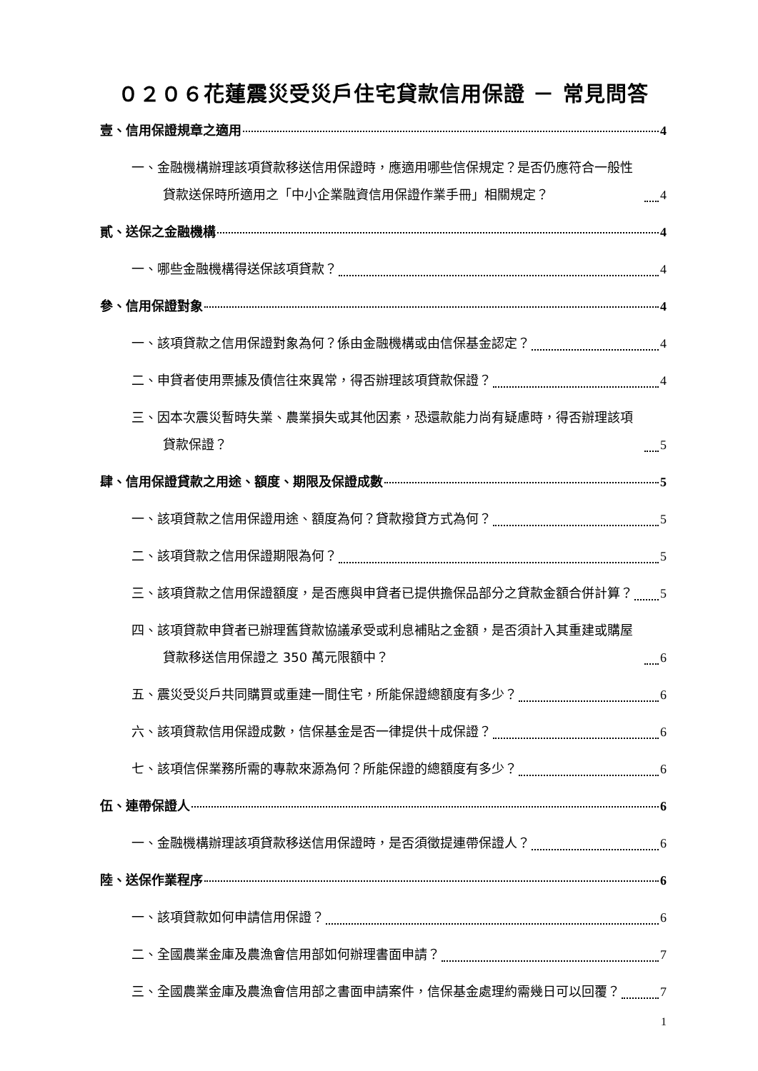０２０６花蓮震災受災戶住宅貸款信用保證 － 常見問答
壹、信用保證規章之適用 4
一、金融機構辦理該項貸款移送信用保證時，應適用哪些信保規定？是否仍應符合一般性貸款送保時所適用之「中小企業融資信用保證作業手冊」相關規定？ 4
貳、送保之金融機構 4
一、哪些金融機構得送保該項貸款？ 4
參、信用保證對象 4
一、該項貸款之信用保證對象為何？係由金融機構或由信保基金認定？ 4
二、申貸者使用票據及債信往來異常，得否辦理該項貸款保證？ 4
三、因本次震災暫時失業、農業損失或其他因素，恐還款能力尚有疑慮時，得否辦理該項貸款保證？ 5
肆、信用保證貸款之用途、額度、期限及保證成數 5
一、該項貸款之信用保證用途、額度為何？貸款撥貸方式為何？ 5
二、該項貸款之信用保證期限為何？ 5
三、該項貸款之信用保證額度，是否應與申貸者已提供擔保品部分之貸款金額合併計算？ 5
四、該項貸款申貸者已辦理舊貸款協議承受或利息補貼之金額，是否須計入其重建或購屋貸款移送信用保證之 350 萬元限額中？ 6
五、震災受災戶共同購買或重建一間住宅，所能保證總額度有多少？ 6
六、該項貸款信用保證成數，信保基金是否一律提供十成保證？ 6
七、該項信保業務所需的專款來源為何？所能保證的總額度有多少？ 6
伍、連帶保證人 6
一、金融機構辦理該項貸款移送信用保證時，是否須徵提連帶保證人？ 6
陸、送保作業程序 6
一、該項貸款如何申請信用保證？ 6
二、全國農業金庫及農漁會信用部如何辦理書面申請？ 7
三、全國農業金庫及農漁會信用部之書面申請案件，信保基金處理約需幾日可以回覆？ 7
1